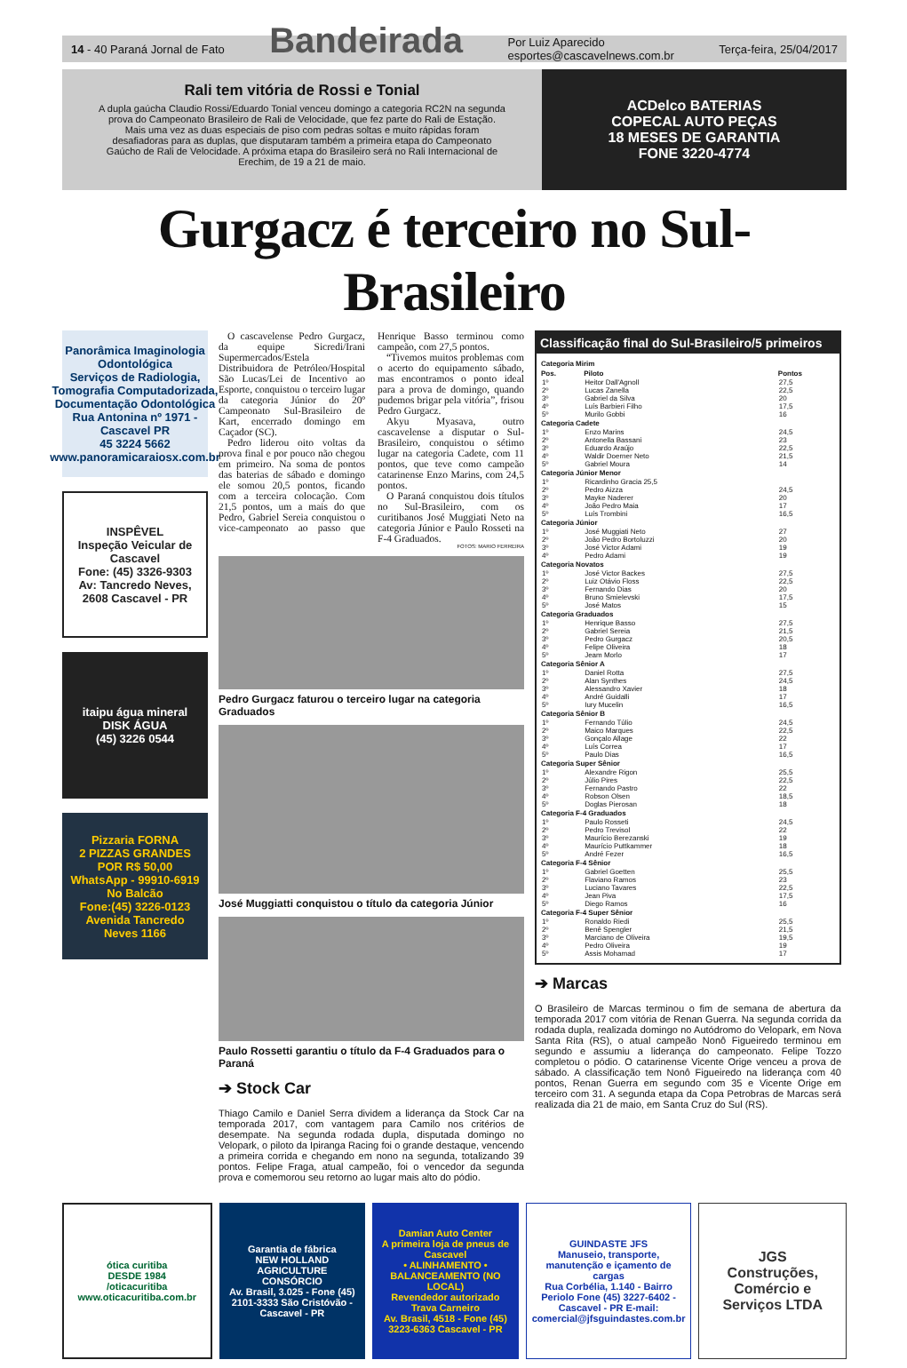14 - 40 Paraná Jornal de Fato Bandeirada Por Luiz Aparecido
esportes@cascavelnews.com.br Terça-feira, 25/04/2017
Rali tem vitória de Rossi e Tonial
A dupla gaúcha Claudio Rossi/Eduardo Tonial venceu domingo a categoria RC2N na segunda prova do Campeonato Brasileiro de Rali de Velocidade, que fez parte do Rali de Estação. Mais uma vez as duas especiais de piso com pedras soltas e muito rápidas foram desafiadoras para as duplas, que disputaram também a primeira etapa do Campeonato Gaúcho de Rali de Velocidade. A próxima etapa do Brasileiro será no Rali Internacional de Erechim, de 19 a 21 de maio.
ACDelco BATERIAS
COPECAL AUTO PEÇAS
18 MESES DE GARANTIA
FONE 3220-4774
Gurgacz é terceiro no Sul-Brasileiro
Panorâmica Imaginologia Odontológica
Serviços de Radiologia, Tomografia Computadorizada, Documentação Odontológica
Rua Antonina nº 1971 - Cascavel PR
45 3224 5662
www.panoramicaraiosx.com.br
INSPÊVEL
Inspeção Veicular de Cascavel
Fone: (45) 3326-9303
Av: Tancredo Neves, 2608 Cascavel - PR
itaipu água mineral
DISK ÁGUA
(45) 3226 0544
Pizzaria FORNA
2 PIZZAS GRANDES POR R$ 50,00
WhatsApp - 99910-6919 No Balcão
Fone:(45) 3226-0123 Avenida Tancredo Neves 1166
O cascavelense Pedro Gurgacz, da equipe Sicredi/Irani Supermercados/Estela Distribuidora de Petróleo/Hospital São Lucas/Lei de Incentivo ao Esporte, conquistou o terceiro lugar da categoria Júnior do 20º Campeonato Sul-Brasileiro de Kart, encerrado domingo em Caçador (SC).
Pedro liderou oito voltas da prova final e por pouco não chegou em primeiro. Na soma de pontos das baterias de sábado e domingo ele somou 20,5 pontos, ficando com a terceira colocação. Com 21,5 pontos, um a mais do que Pedro, Gabriel Sereia conquistou o vice-campeonato ao passo que Henrique Basso terminou como campeão, com 27,5 pontos.
“Tivemos muitos problemas com o acerto do equipamento sábado, mas encontramos o ponto ideal para a prova de domingo, quando pudemos brigar pela vitória”, frisou Pedro Gurgacz.
Akyu Myasava, outro cascavelense a disputar o Sul-Brasileiro, conquistou o sétimo lugar na categoria Cadete, com 11 pontos, que teve como campeão catarinense Enzo Marins, com 24,5 pontos.
O Paraná conquistou dois títulos no Sul-Brasileiro, com os curitibanos José Muggiati Neto na categoria Júnior e Paulo Rosseti na F-4 Graduados.
FOTOS: MARIO FERREIRA
Pedro Gurgacz faturou o terceiro lugar na categoria Graduados
José Muggiatti conquistou o título da categoria Júnior
Paulo Rossetti garantiu o título da F-4 Graduados para o Paraná
➔ Stock Car
Thiago Camilo e Daniel Serra dividem a liderança da Stock Car na temporada 2017, com vantagem para Camilo nos critérios de desempate. Na segunda rodada dupla, disputada domingo no Velopark, o piloto da Ipiranga Racing foi o grande destaque, vencendo a primeira corrida e chegando em nono na segunda, totalizando 39 pontos. Felipe Fraga, atual campeão, foi o vencedor da segunda prova e comemorou seu retorno ao lugar mais alto do pódio.
Classificação final do Sul-Brasileiro/5 primeiros
| Categoria Mirim | | |
| --- | --- | --- |
| Pos. | Piloto | Pontos |
| 1º | Heitor Dall'Agnoll | 27,5 |
| 2º | Lucas Zanella | 22,5 |
| 3º | Gabriel da Silva | 20 |
| 4º | Luís Barbieri Filho | 17,5 |
| 5º | Murilo Gobbi | 16 |
| Categoria Cadete | | |
| 1º | Enzo Marins | 24,5 |
| 2º | Antonella Bassani | 23 |
| 3º | Eduardo Araújo | 22,5 |
| 4º | Waldir Doerner Neto | 21,5 |
| 5º | Gabriel Moura | 14 |
| Categoria Júnior Menor | | |
| 1º | Ricardinho Gracia 25,5 | |
| 2º | Pedro Aizza | 24,5 |
| 3º | Mayke Naderer | 20 |
| 4º | João Pedro Maia | 17 |
| 5º | Luís Trombini | 16,5 |
| Categoria Júnior | | |
| 1º | José Muggiati Neto | 27 |
| 2º | João Pedro Bortoluzzi | 20 |
| 3º | José Victor Adami | 19 |
| 4º | Pedro Adami | 19 |
| Categoria Novatos | | |
| 1º | José Victor Backes | 27,5 |
| 2º | Luiz Otávio Floss | 22,5 |
| 3º | Fernando Dias | 20 |
| 4º | Bruno Smielevski | 17,5 |
| 5º | José Matos | 15 |
| Categoria Graduados | | |
| 1º | Henrique Basso | 27,5 |
| 2º | Gabriel Sereia | 21,5 |
| 3º | Pedro Gurgacz | 20,5 |
| 4º | Felipe Oliveira | 18 |
| 5º | Jeam Morlo | 17 |
| Categoria Sênior A | | |
| 1º | Daniel Rotta | 27,5 |
| 2º | Alan Synthes | 24,5 |
| 3º | Alessandro Xavier | 18 |
| 4º | André Guidalli | 17 |
| 5º | Iury Mucelin | 16,5 |
| Categoria Sênior B | | |
| 1º | Fernando Túlio | 24,5 |
| 2º | Maico Marques | 22,5 |
| 3º | Gonçalo Allage | 22 |
| 4º | Luís Correa | 17 |
| 5º | Paulo Dias | 16,5 |
| Categoria Super Sênior | | |
| 1º | Alexandre Rigon | 25,5 |
| 2º | Júlio Pires | 22,5 |
| 3º | Fernando Pastro | 22 |
| 4º | Robson Olsen | 18,5 |
| 5º | Doglas Pierosan | 18 |
| Categoria F-4 Graduados | | |
| 1º | Paulo Rosseti | 24,5 |
| 2º | Pedro Trevisol | 22 |
| 3º | Maurício Berezanski | 19 |
| 4º | Maurício Puttkammer | 18 |
| 5º | André Fezer | 16,5 |
| Categoria F-4 Sênior | | |
| 1º | Gabriel Goetten | 25,5 |
| 2º | Flaviano Ramos | 23 |
| 3º | Luciano Tavares | 22,5 |
| 4º | Jean Piva | 17,5 |
| 5º | Diego Ramos | 16 |
| Categoria F-4 Super Sênior | | |
| 1º | Ronaldo Riedi | 25,5 |
| 2º | Benê Spengler | 21,5 |
| 3º | Marciano de Oliveira | 19,5 |
| 4º | Pedro Oliveira | 19 |
| 5º | Assis Mohamad | 17 |
➔ Marcas
O Brasileiro de Marcas terminou o fim de semana de abertura da temporada 2017 com vitória de Renan Guerra. Na segunda corrida da rodada dupla, realizada domingo no Autódromo do Velopark, em Nova Santa Rita (RS), o atual campeão Nonô Figueiredo terminou em segundo e assumiu a liderança do campeonato. Felipe Tozzo completou o pódio. O catarinense Vicente Orige venceu a prova de sábado. A classificação tem Nonô Figueiredo na liderança com 40 pontos, Renan Guerra em segundo com 35 e Vicente Orige em terceiro com 31. A segunda etapa da Copa Petrobras de Marcas será realizada dia 21 de maio, em Santa Cruz do Sul (RS).
ótica curitiba
DESDE 1984
/oticacuritiba
www.oticacuritiba.com.br
Garantia de fábrica
NEW HOLLAND AGRICULTURE
CONSÓRCIO
Av. Brasil, 3.025 - Fone (45) 2101-3333 São Cristóvão - Cascavel - PR
Damian Auto Center
A primeira loja de pneus de Cascavel
• ALINHAMENTO • BALANCEAMENTO (NO LOCAL)
Revendedor autorizado Trava Carneiro
Av. Brasil, 4518 - Fone (45) 3223-6363 Cascavel - PR
GUINDASTE JFS
Manuseio, transporte, manutenção e içamento de cargas
Rua Corbélia, 1.140 - Bairro Periolo Fone (45) 3227-6402 - Cascavel - PR E-mail: comercial@jfsguindastes.com.br
JGS
Construções, Comércio e Serviços LTDA